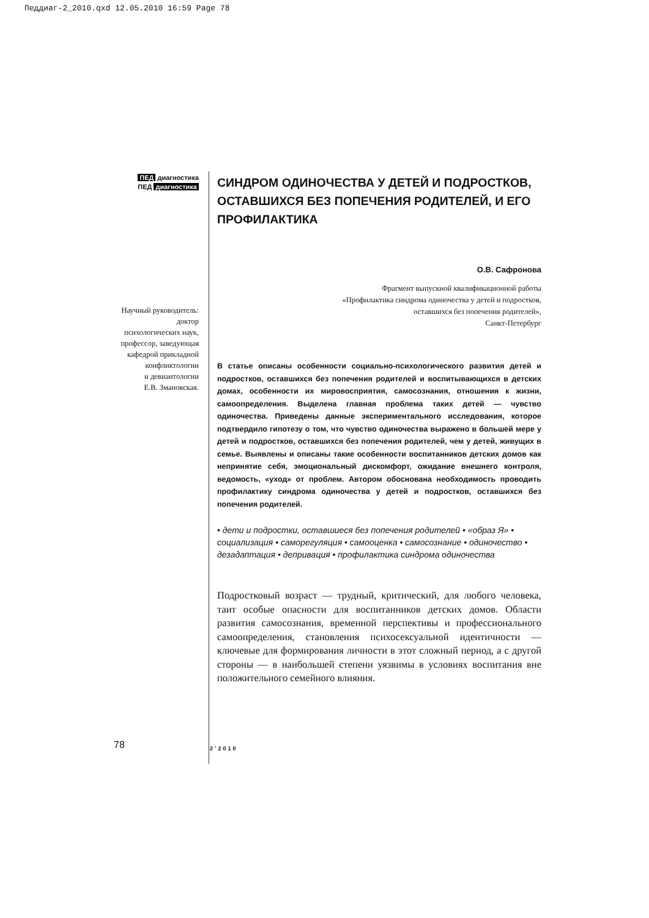Педдиаг-2_2010.qxd 12.05.2010 16:59 Page 78
ПЕД диагностика
ПЕД диагностика
Научный руководитель:
доктор
психологических наук,
профессор, заведующая
кафедрой прикладной
конфликтологии
и девиантологии
Е.В. Змановская.
СИНДРОМ ОДИНОЧЕСТВА У ДЕТЕЙ И ПОДРОСТКОВ, ОСТАВШИХСЯ БЕЗ ПОПЕЧЕНИЯ РОДИТЕЛЕЙ, И ЕГО ПРОФИЛАКТИКА
О.В. Сафронова
Фрагмент выпускной квалификационной работы
«Профилактика синдрома одиночества у детей и подростков,
оставшихся без попечения родителей»,
Санкт-Петербург
В статье описаны особенности социально-психологического развития детей и подростков, оставшихся без попечения родителей и воспитывающихся в детских домах, особенности их мировосприятия, самосознания, отношения к жизни, самоопределения. Выделена главная проблема таких детей — чувство одиночества. Приведены данные экспериментального исследования, которое подтвердило гипотезу о том, что чувство одиночества выражено в большей мере у детей и подростков, оставшихся без попечения родителей, чем у детей, живущих в семье. Выявлены и описаны такие особенности воспитанников детских домов как непринятие себя, эмоциональный дискомфорт, ожидание внешнего контроля, ведомость, «уход» от проблем. Автором обоснована необходимость проводить профилактику синдрома одиночества у детей и подростков, оставшихся без попечения родителей.
• дети и подростки, оставшиеся без попечения родителей • «образ Я» • социализация • саморегуляция • самооценка • самосознание • одиночество • дезадаптация • депривация • профилактика синдрома одиночества
Подростковый возраст — трудный, критический, для любого человека, таит особые опасности для воспитанников детских домов. Области развития самосознания, временной перспективы и профессионального самоопределения, становления психосексуальной идентичности — ключевые для формирования личности в этот сложный период, а с другой стороны — в наибольшей степени уязвимы в условиях воспитания вне положительного семейного влияния.
78 2’2010